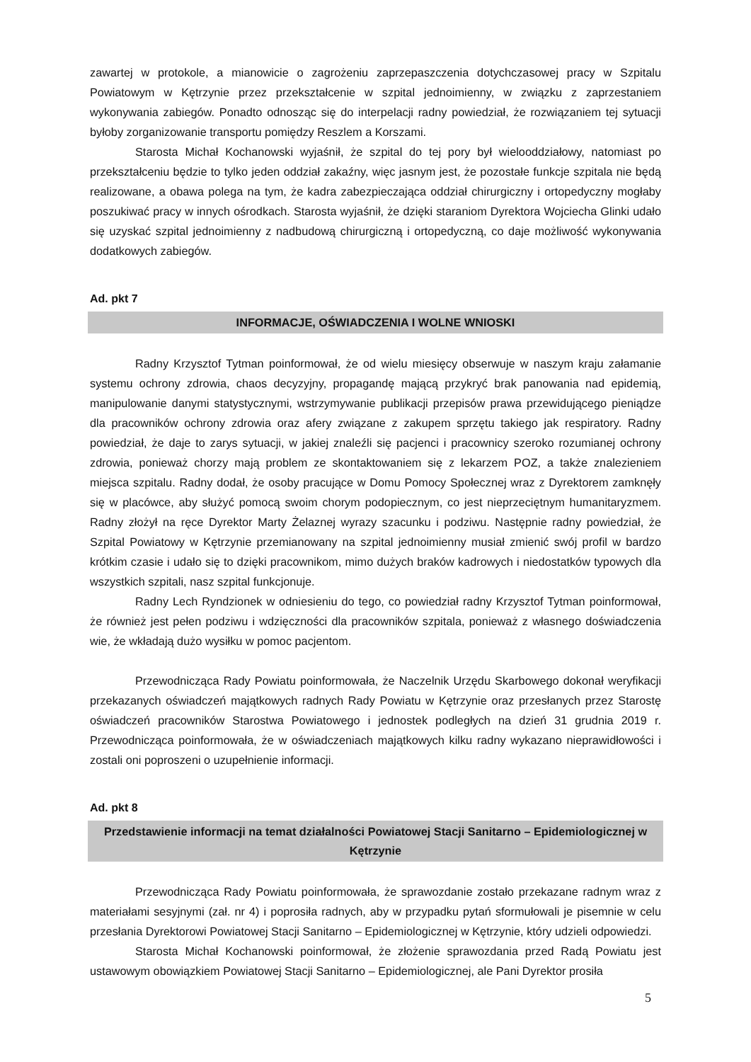zawartej w protokole, a mianowicie o zagrożeniu zaprzepaszczenia dotychczasowej pracy w Szpitalu Powiatowym w Kętrzynie przez przekształcenie w szpital jednoimienny, w związku z zaprzestaniem wykonywania zabiegów. Ponadto odnosząc się do interpelacji radny powiedział, że rozwiązaniem tej sytuacji byłoby zorganizowanie transportu pomiędzy Reszlem a Korszami.
Starosta Michał Kochanowski wyjaśnił, że szpital do tej pory był wielooddziałowy, natomiast po przekształceniu będzie to tylko jeden oddział zakaźny, więc jasnym jest, że pozostałe funkcje szpitala nie będą realizowane, a obawa polega na tym, że kadra zabezpieczająca oddział chirurgiczny i ortopedyczny mogłaby poszukiwać pracy w innych ośrodkach. Starosta wyjaśnił, że dzięki staraniom Dyrektora Wojciecha Glinki udało się uzyskać szpital jednoimienny z nadbudową chirurgiczną i ortopedyczną, co daje możliwość wykonywania dodatkowych zabiegów.
Ad. pkt 7
INFORMACJE, OŚWIADCZENIA I WOLNE WNIOSKI
Radny Krzysztof Tytman poinformował, że od wielu miesięcy obserwuje w naszym kraju załamanie systemu ochrony zdrowia, chaos decyzyjny, propagandę mającą przykryć brak panowania nad epidemią, manipulowanie danymi statystycznymi, wstrzymywanie publikacji przepisów prawa przewidującego pieniądze dla pracowników ochrony zdrowia oraz afery związane z zakupem sprzętu takiego jak respiratory. Radny powiedział, że daje to zarys sytuacji, w jakiej znaleźli się pacjenci i pracownicy szeroko rozumianej ochrony zdrowia, ponieważ chorzy mają problem ze skontaktowaniem się z lekarzem POZ, a także znalezieniem miejsca szpitalu. Radny dodał, że osoby pracujące w Domu Pomocy Społecznej wraz z Dyrektorem zamknęły się w placówce, aby służyć pomocą swoim chorym podopiecznym, co jest nieprzeciętnym humanitaryzmem. Radny złożył na ręce Dyrektor Marty Żelaznej wyrazy szacunku i podziwu. Następnie radny powiedział, że Szpital Powiatowy w Kętrzynie przemianowany na szpital jednoimienny musiał zmienić swój profil w bardzo krótkim czasie i udało się to dzięki pracownikom, mimo dużych braków kadrowych i niedostatków typowych dla wszystkich szpitali, nasz szpital funkcjonuje.
Radny Lech Ryndzionek w odniesieniu do tego, co powiedział radny Krzysztof Tytman poinformował, że również jest pełen podziwu i wdzięczności dla pracowników szpitala, ponieważ z własnego doświadczenia wie, że wkładają dużo wysiłku w pomoc pacjentom.
Przewodnicząca Rady Powiatu poinformowała, że Naczelnik Urzędu Skarbowego dokonał weryfikacji przekazanych oświadczeń majątkowych radnych Rady Powiatu w Kętrzynie oraz przesłanych przez Starostę oświadczeń pracowników Starostwa Powiatowego i jednostek podległych na dzień 31 grudnia 2019 r. Przewodnicząca poinformowała, że w oświadczeniach majątkowych kilku radny wykazano nieprawidłowości i zostali oni poproszeni o uzupełnienie informacji.
Ad. pkt 8
Przedstawienie informacji na temat działalności Powiatowej Stacji Sanitarno – Epidemiologicznej w Kętrzynie
Przewodnicząca Rady Powiatu poinformowała, że sprawozdanie zostało przekazane radnym wraz z materiałami sesyjnymi (zał. nr 4) i poprosiła radnych, aby w przypadku pytań sformułowali je pisemnie w celu przesłania Dyrektorowi Powiatowej Stacji Sanitarno – Epidemiologicznej w Kętrzynie, który udzieli odpowiedzi.
Starosta Michał Kochanowski poinformował, że złożenie sprawozdania przed Radą Powiatu jest ustawowym obowiązkiem Powiatowej Stacji Sanitarno – Epidemiologicznej, ale Pani Dyrektor prosiła
5